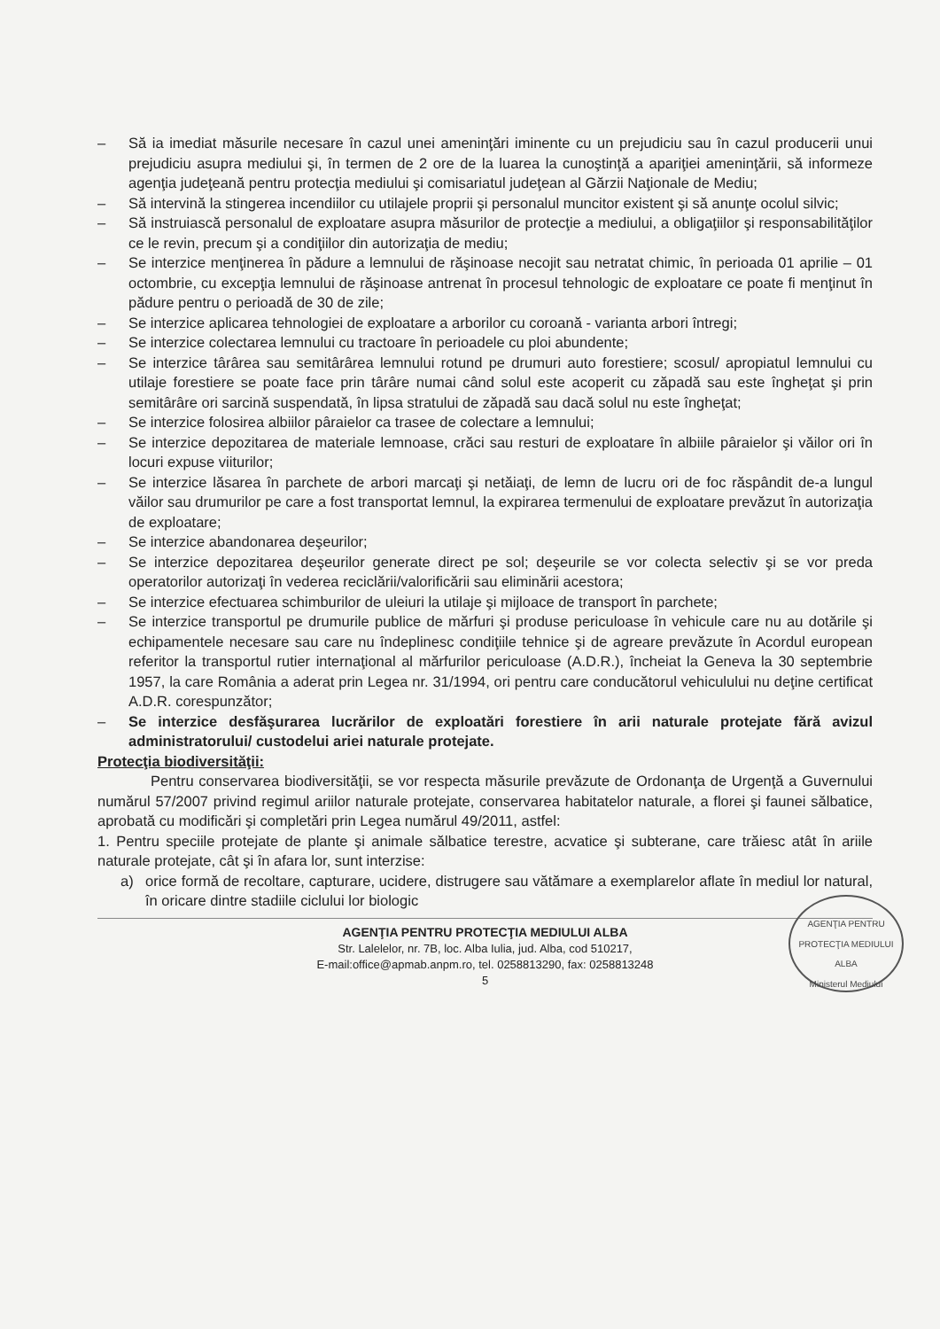– Să ia imediat măsurile necesare în cazul unei ameninţări iminente cu un prejudiciu sau în cazul producerii unui prejudiciu asupra mediului şi, în termen de 2 ore de la luarea la cunoştinţă a apariţiei ameninţării, să informeze agenţia judeţeană pentru protecţia mediului şi comisariatul judeţean al Gărzii Naţionale de Mediu;
– Să intervină la stingerea incendiilor cu utilajele proprii şi personalul muncitor existent şi să anunţe ocolul silvic;
– Să instruiască personalul de exploatare asupra măsurilor de protecţie a mediului, a obligaţiilor şi responsabilităţilor ce le revin, precum şi a condiţiilor din autorizaţia de mediu;
– Se interzice menţinerea în pădure a lemnului de răşinoase necojit sau netratat chimic, în perioada 01 aprilie – 01 octombrie, cu excepţia lemnului de răşinoase antrenat în procesul tehnologic de exploatare ce poate fi menţinut în pădure pentru o perioadă de 30 de zile;
– Se interzice aplicarea tehnologiei de exploatare a arborilor cu coroană - varianta arbori întregi;
– Se interzice colectarea lemnului cu tractoare în perioadele cu ploi abundente;
– Se interzice târârea sau semitârârea lemnului rotund pe drumuri auto forestiere; scosul/ apropiatul lemnului cu utilaje forestiere se poate face prin târâre numai când solul este acoperit cu zăpadă sau este îngheţat şi prin semitârâre ori sarcină suspendată, în lipsa stratului de zăpadă sau dacă solul nu este îngheţat;
– Se interzice folosirea albiilor pâraielor ca trasee de colectare a lemnului;
– Se interzice depozitarea de materiale lemnoase, crăci sau resturi de exploatare în albiile pâraielor şi văilor ori în locuri expuse viiturilor;
– Se interzice lăsarea în parchete de arbori marcaţi şi netăiaţi, de lemn de lucru ori de foc răspândit de-a lungul văilor sau drumurilor pe care a fost transportat lemnul, la expirarea termenului de exploatare prevăzut în autorizaţia de exploatare;
– Se interzice abandonarea deşeurilor;
– Se interzice depozitarea deşeurilor generate direct pe sol; deşeurile se vor colecta selectiv şi se vor preda operatorilor autorizaţi în vederea reciclării/valorificării sau eliminării acestora;
– Se interzice efectuarea schimburilor de uleiuri la utilaje şi mijloace de transport în parchete;
– Se interzice transportul pe drumurile publice de mărfuri şi produse periculoase în vehicule care nu au dotările şi echipamentele necesare sau care nu îndeplinesc condiţiile tehnice şi de agreare prevăzute în Acordul european referitor la transportul rutier internaţional al mărfurilor periculoase (A.D.R.), încheiat la Geneva la 30 septembrie 1957, la care România a aderat prin Legea nr. 31/1994, ori pentru care conducătorul vehiculului nu deţine certificat A.D.R. corespunzător;
– Se interzice desfăşurarea lucrărilor de exploatări forestiere în arii naturale protejate fără avizul administratorului/ custodelui ariei naturale protejate.
Protecţia biodiversităţii:
Pentru conservarea biodiversităţii, se vor respecta măsurile prevăzute de Ordonanţa de Urgenţă a Guvernului numărul 57/2007 privind regimul ariilor naturale protejate, conservarea habitatelor naturale, a florei şi faunei sălbatice, aprobată cu modificări şi completări prin Legea numărul 49/2011, astfel:
1. Pentru speciile protejate de plante şi animale sălbatice terestre, acvatice şi subterane, care trăiesc atât în ariile naturale protejate, cât şi în afara lor, sunt interzise:
a) orice formă de recoltare, capturare, ucidere, distrugere sau vătămare a exemplarelor aflate în mediul lor natural, în oricare dintre stadiile ciclului lor biologic
AGENŢIA PENTRU PROTECŢIA MEDIULUI ALBA
Str. Lalelelor, nr. 7B, loc. Alba Iulia, jud. Alba, cod 510217,
E-mail:office@apmab.anpm.ro, tel. 0258813290, fax: 0258813248
5
AGENŢIA PENTRU PROTECŢIA MEDIULUI ALBA
Ministerul Mediului